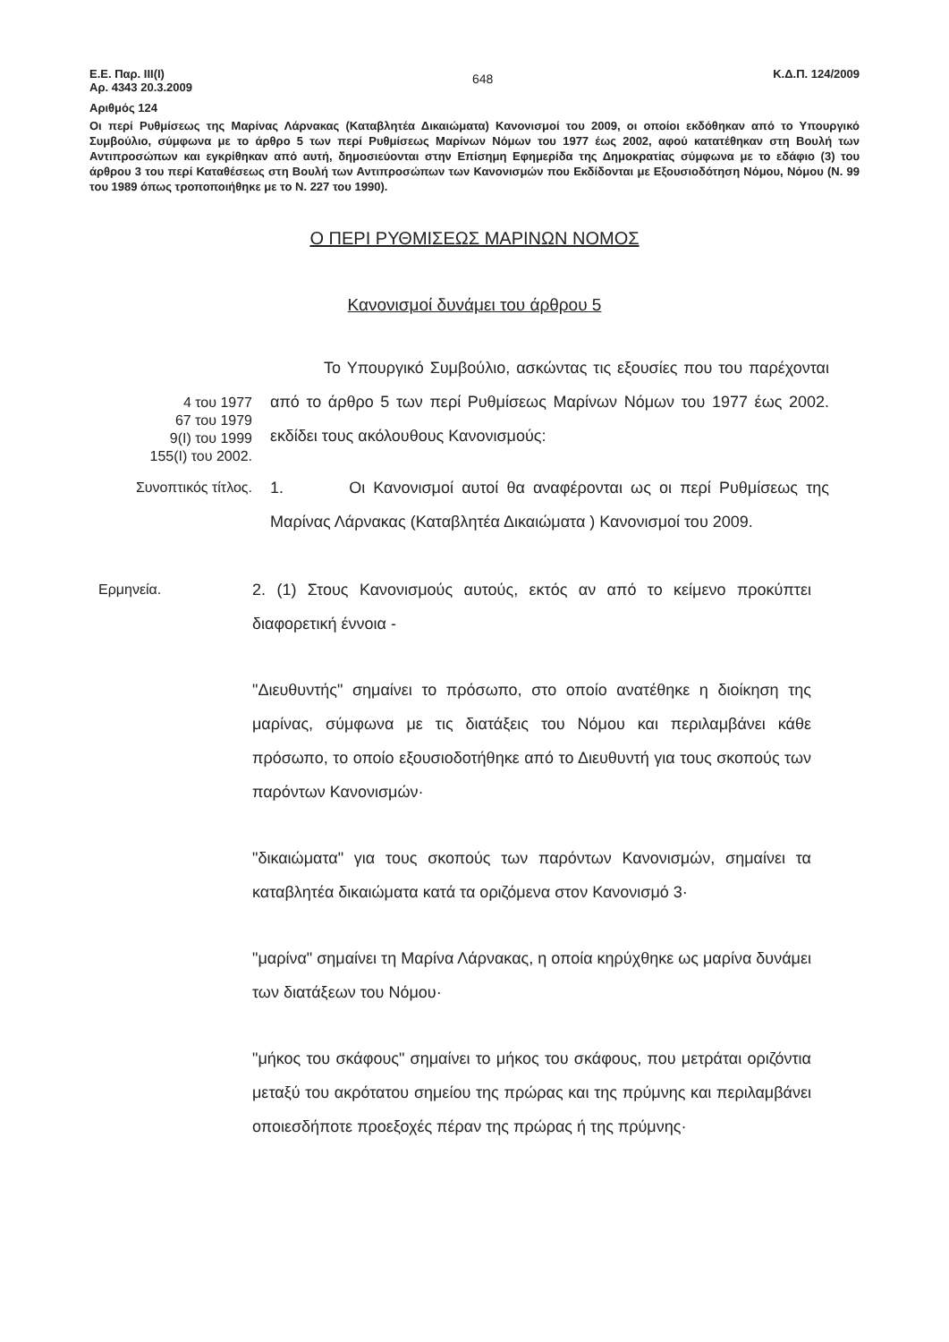Ε.Ε. Παρ. ΙΙΙ(Ι)
Αρ. 4343 20.3.2009
648
Κ.Δ.Π. 124/2009
Αριθμός 124
Οι περί Ρυθμίσεως της Μαρίνας Λάρνακας (Καταβλητέα Δικαιώματα) Κανονισμοί του 2009, οι οποίοι εκδόθηκαν από το Υπουργικό Συμβούλιο, σύμφωνα με το άρθρο 5 των περί Ρυθμίσεως Μαρίνων Νόμων του 1977 έως 2002, αφού κατατέθηκαν στη Βουλή των Αντιπροσώπων και εγκρίθηκαν από αυτή, δημοσιεύονται στην Επίσημη Εφημερίδα της Δημοκρατίας σύμφωνα με το εδάφιο (3) του άρθρου 3 του περί Καταθέσεως στη Βουλή των Αντιπροσώπων των Κανονισμών που Εκδίδονται με Εξουσιοδότηση Νόμου, Νόμου (Ν. 99 του 1989 όπως τροποποιήθηκε με το Ν. 227 του 1990).
Ο ΠΕΡΙ ΡΥΘΜΙΣΕΩΣ ΜΑΡΙΝΩΝ ΝΟΜΟΣ
Κανονισμοί δυνάμει του άρθρου 5
4 του 1977
67 του 1979
9(Ι) του 1999
155(Ι) του 2002.
Το Υπουργικό Συμβούλιο, ασκώντας τις εξουσίες που του παρέχονται από το άρθρο 5 των περί Ρυθμίσεως Μαρίνων Νόμων του 1977 έως 2002. εκδίδει τους ακόλουθους Κανονισμούς:
Συνοπτικός τίτλος.
1. Οι Κανονισμοί αυτοί θα αναφέρονται ως οι περί Ρυθμίσεως της Μαρίνας Λάρνακας (Καταβλητέα Δικαιώματα ) Κανονισμοί του 2009.
Ερμηνεία.
2. (1) Στους Κανονισμούς αυτούς, εκτός αν από το κείμενο προκύπτει διαφορετική έννοια -
"Διευθυντής" σημαίνει το πρόσωπο, στο οποίο ανατέθηκε η διοίκηση της μαρίνας, σύμφωνα με τις διατάξεις του Νόμου και περιλαμβάνει κάθε πρόσωπο, το οποίο εξουσιοδοτήθηκε από το Διευθυντή για τους σκοπούς των παρόντων Κανονισμών·
"δικαιώματα" για τους σκοπούς των παρόντων Κανονισμών, σημαίνει τα καταβλητέα δικαιώματα κατά τα οριζόμενα στον Κανονισμό 3·
"μαρίνα" σημαίνει τη Μαρίνα Λάρνακας, η οποία κηρύχθηκε ως μαρίνα δυνάμει των διατάξεων του Νόμου·
"μήκος του σκάφους" σημαίνει το μήκος του σκάφους, που μετράται οριζόντια μεταξύ του ακρότατου σημείου της πρώρας και της πρύμνης και περιλαμβάνει οποιεσδήποτε προεξοχές πέραν της πρώρας ή της πρύμνης·